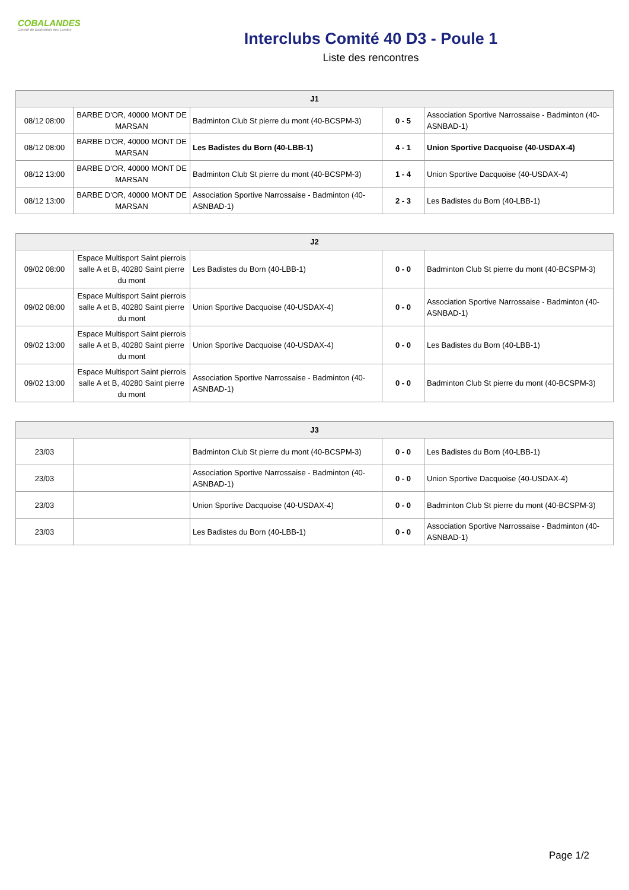COBALANDES
Comité de Badminton des Landes
Interclubs Comité 40 D3 - Poule 1
Liste des rencontres
| J1 | | | | |
| --- | --- | --- | --- | --- |
| 08/12 08:00 | BARBE D'OR, 40000 MONT DE MARSAN | Badminton Club St pierre du mont (40-BCSPM-3) | 0 - 5 | Association Sportive Narrossaise - Badminton (40-ASNBAD-1) |
| 08/12 08:00 | BARBE D'OR, 40000 MONT DE MARSAN | Les Badistes du Born (40-LBB-1) | 4 - 1 | Union Sportive Dacquoise (40-USDAX-4) |
| 08/12 13:00 | BARBE D'OR, 40000 MONT DE MARSAN | Badminton Club St pierre du mont (40-BCSPM-3) | 1 - 4 | Union Sportive Dacquoise (40-USDAX-4) |
| 08/12 13:00 | BARBE D'OR, 40000 MONT DE MARSAN | Association Sportive Narrossaise - Badminton (40-ASNBAD-1) | 2 - 3 | Les Badistes du Born (40-LBB-1) |
| J2 | | | | |
| --- | --- | --- | --- | --- |
| 09/02 08:00 | Espace Multisport Saint pierrois salle A et B, 40280 Saint pierre du mont | Les Badistes du Born (40-LBB-1) | 0 - 0 | Badminton Club St pierre du mont (40-BCSPM-3) |
| 09/02 08:00 | Espace Multisport Saint pierrois salle A et B, 40280 Saint pierre du mont | Union Sportive Dacquoise (40-USDAX-4) | 0 - 0 | Association Sportive Narrossaise - Badminton (40-ASNBAD-1) |
| 09/02 13:00 | Espace Multisport Saint pierrois salle A et B, 40280 Saint pierre du mont | Union Sportive Dacquoise (40-USDAX-4) | 0 - 0 | Les Badistes du Born (40-LBB-1) |
| 09/02 13:00 | Espace Multisport Saint pierrois salle A et B, 40280 Saint pierre du mont | Association Sportive Narrossaise - Badminton (40-ASNBAD-1) | 0 - 0 | Badminton Club St pierre du mont (40-BCSPM-3) |
| J3 | | | | |
| --- | --- | --- | --- | --- |
| 23/03 | | Badminton Club St pierre du mont (40-BCSPM-3) | 0 - 0 | Les Badistes du Born (40-LBB-1) |
| 23/03 | | Association Sportive Narrossaise - Badminton (40-ASNBAD-1) | 0 - 0 | Union Sportive Dacquoise (40-USDAX-4) |
| 23/03 | | Union Sportive Dacquoise (40-USDAX-4) | 0 - 0 | Badminton Club St pierre du mont (40-BCSPM-3) |
| 23/03 | | Les Badistes du Born (40-LBB-1) | 0 - 0 | Association Sportive Narrossaise - Badminton (40-ASNBAD-1) |
Page 1/2